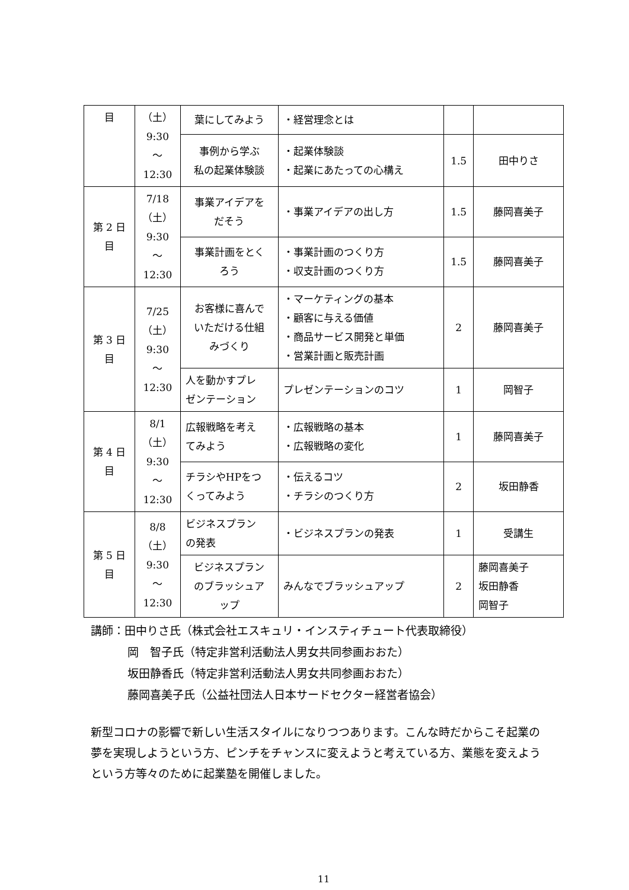| 目 | （土） 9:30 ～ 12:30 | 葉にしてみよう | ・経営理念とは | | |
| | | 事例から学ぶ 私の起業体験談 | ・起業体験談 ・起業にあたっての心構え | 1.5 | 田中りさ |
| 第 2 日 目 | 7/18 （土） 9:30 ～ 12:30 | 事業アイデアを だそう | ・事業アイデアの出し方 | 1.5 | 藤岡喜美子 |
| | | 事業計画をとく ろう | ・事業計画のつくり方 ・収支計画のつくり方 | 1.5 | 藤岡喜美子 |
| 第 3 日 目 | 7/25 （土） 9:30 ～ 12:30 | お客様に喜んで いただける仕組 みづくり | ・マーケティングの基本 ・顧客に与える価値 ・商品サービス開発と単価 ・営業計画と販売計画 | 2 | 藤岡喜美子 |
| | | 人を動かすプレ ゼンテーション | プレゼンテーションのコツ | 1 | 岡智子 |
| 第 4 日 目 | 8/1 （土） 9:30 ～ 12:30 | 広報戦略を考え てみよう | ・広報戦略の基本 ・広報戦略の変化 | 1 | 藤岡喜美子 |
| | | チラシやHPをつ くってみよう | ・伝えるコツ ・チラシのつくり方 | 2 | 坂田静香 |
| 第 5 日 目 | 8/8 （土） 9:30 ～ 12:30 | ビジネスプラン の発表 | ・ビジネスプランの発表 | 1 | 受講生 |
| | | ビジネスプラン のブラッシュア ップ | みんなでブラッシュアップ | 2 | 藤岡喜美子 坂田静香 岡智子 |
講師：田中りさ氏（株式会社エスキュリ・インスティチュート代表取締役）
岡　智子氏（特定非営利活動法人男女共同参画おおた）
坂田静香氏（特定非営利活動法人男女共同参画おおた）
藤岡喜美子氏（公益社団法人日本サードセクター経営者協会）
新型コロナの影響で新しい生活スタイルになりつつあります。こんな時だからこそ起業の夢を実現しようという方、ピンチをチャンスに変えようと考えている方、業態を変えようという方等々のために起業塾を開催しました。
11